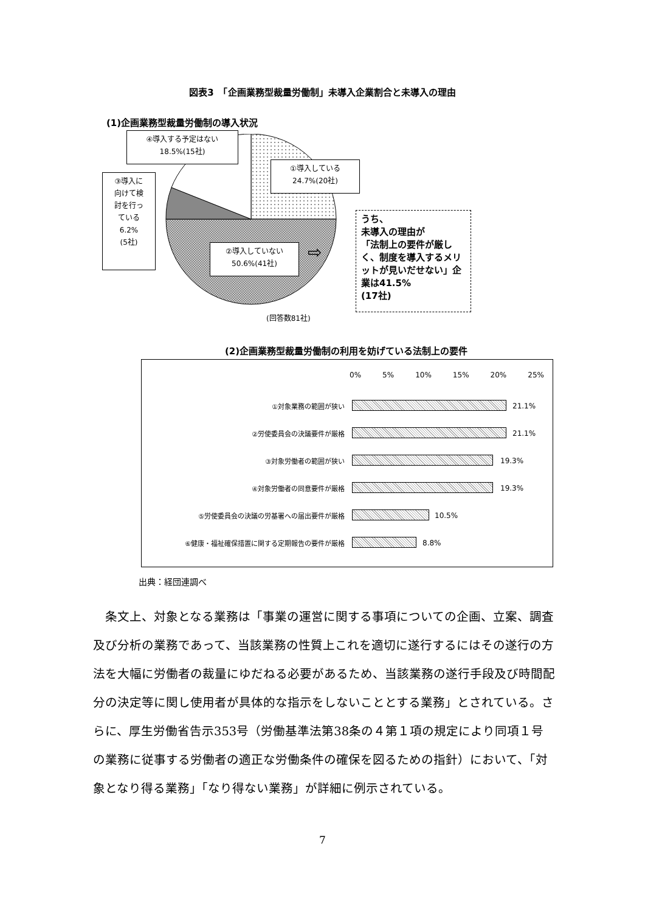図表3　「企画業務型裁量労働制」未導入企業割合と未導入の理由
(1)企画業務型裁量労働制の導入状況
④導入する予定はない
18.5%(15社)
①導入している
24.7%(20社)
③導入に
向けて検
討を行っ
ている
6.2%
(5社)
②導入していない
50.6%(41社)
⇨
うち、
未導入の理由が
「法制上の要件が厳しく、制度を導入するメリットが見いだせない」企業は41.5%
(17社)
(回答数81社)
(2)企画業務型裁量労働制の利用を妨げている法制上の要件
0% 5% 10% 15% 20% 25%
①対象業務の範囲が狭い 21.1%
②労使委員会の決議要件が厳格 21.1%
③対象労働者の範囲が狭い 19.3%
④対象労働者の同意要件が厳格 19.3%
⑤労使委員会の決議の労基署への届出要件が厳格 10.5%
⑥健康・福祉確保措置に関する定期報告の要件が厳格 8.8%
出典：経団連調べ
　条文上、対象となる業務は「事業の運営に関する事項についての企画、立案、調査及び分析の業務であって、当該業務の性質上これを適切に遂行するにはその遂行の方法を大幅に労働者の裁量にゆだねる必要があるため、当該業務の遂行手段及び時間配分の決定等に関し使用者が具体的な指示をしないこととする業務」とされている。さらに、厚生労働省告示353号（労働基準法第38条の４第１項の規定により同項１号の業務に従事する労働者の適正な労働条件の確保を図るための指針）において、「対象となり得る業務」「なり得ない業務」が詳細に例示されている。
7